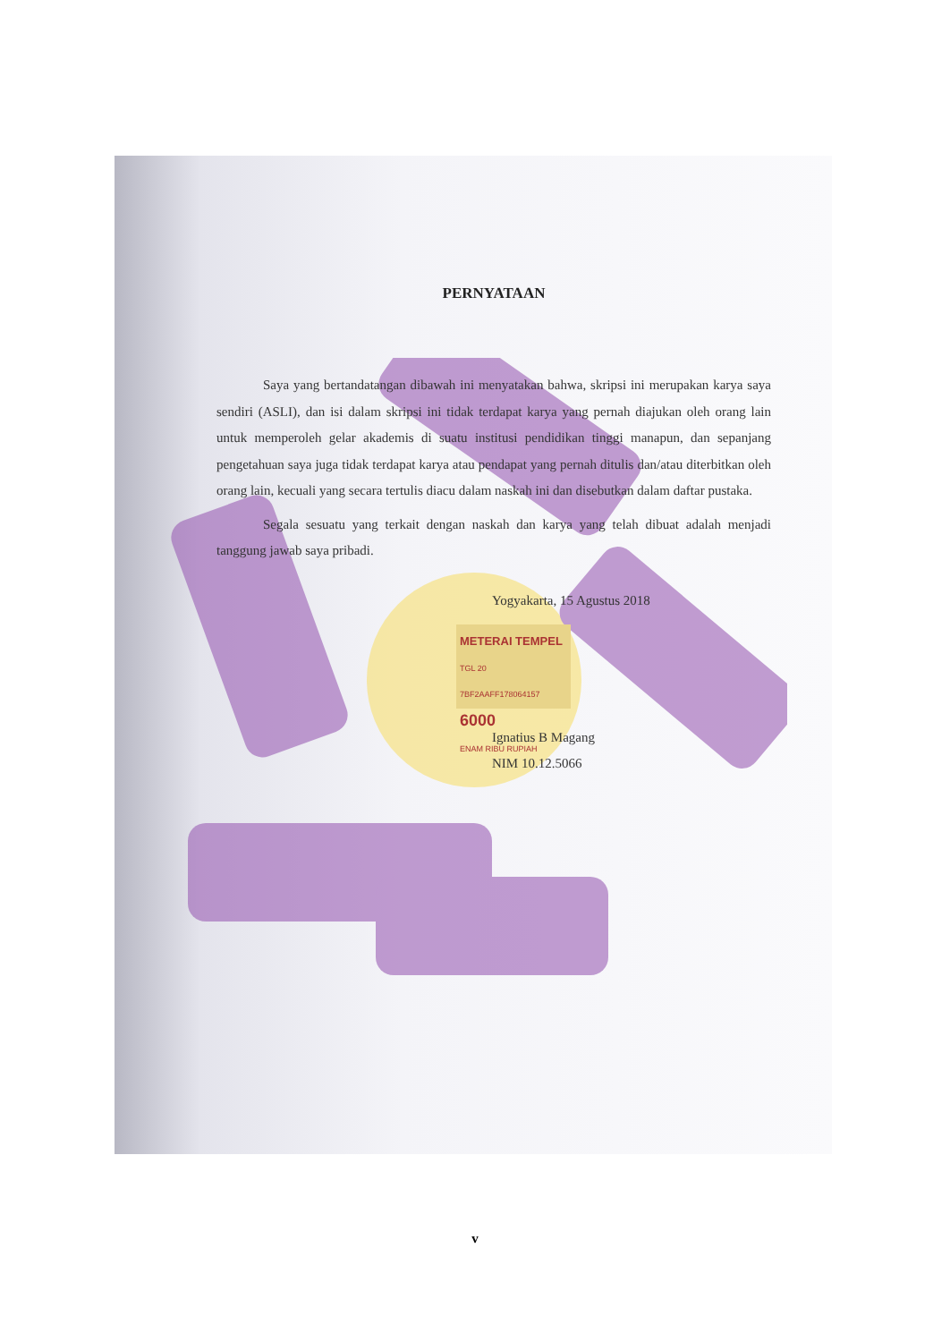PERNYATAAN
Saya yang bertandatangan dibawah ini menyatakan bahwa, skripsi ini merupakan karya saya sendiri (ASLI), dan isi dalam skripsi ini tidak terdapat karya yang pernah diajukan oleh orang lain untuk memperoleh gelar akademis di suatu institusi pendidikan tinggi manapun, dan sepanjang pengetahuan saya juga tidak terdapat karya atau pendapat yang pernah ditulis dan/atau diterbitkan oleh orang lain, kecuali yang secara tertulis diacu dalam naskah ini dan disebutkan dalam daftar pustaka.
Segala sesuatu yang terkait dengan naskah dan karya yang telah dibuat adalah menjadi tanggung jawab saya pribadi.
Yogyakarta, 15 Agustus 2018
METERAI TEMPEL
TGL 20
7BF2AAFF178064157
6000
ENAM RIBU RUPIAH
Ignatius B Magang
NIM 10.12.5066
v